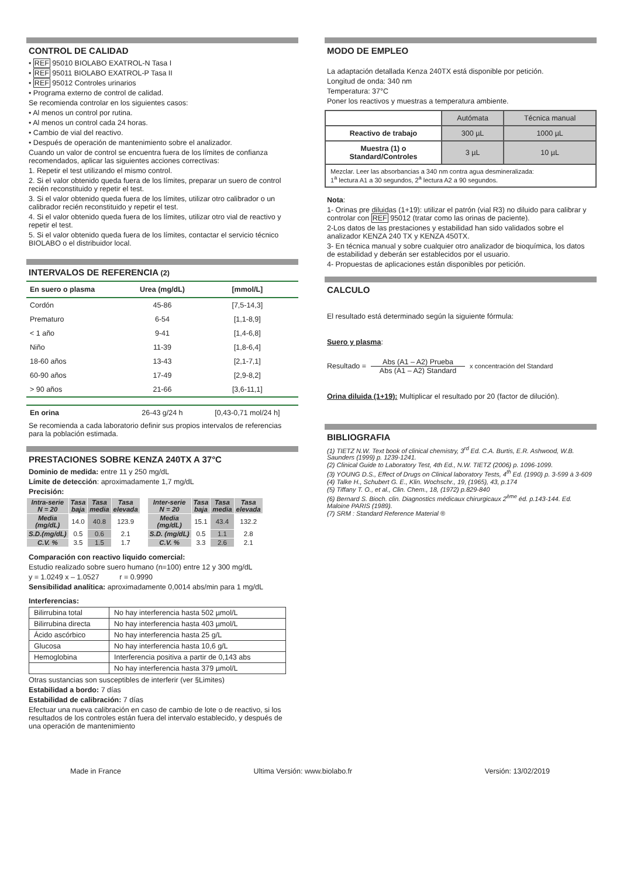CONTROL DE CALIDAD
• REF 95010 BIOLABO EXATROL-N Tasa I
• REF 95011 BIOLABO EXATROL-P Tasa II
• REF 95012 Controles urinarios
• Programa externo de control de calidad.
Se recomienda controlar en los siguientes casos:
• Al menos un control por rutina.
• Al menos un control cada 24 horas.
• Cambio de vial del reactivo.
• Después de operación de mantenimiento sobre el analizador.
Cuando un valor de control se encuentra fuera de los límites de confianza recomendados, aplicar las siguientes acciones correctivas:
1. Repetir el test utilizando el mismo control.
2. Si el valor obtenido queda fuera de los límites, preparar un suero de control recién reconstituido y repetir el test.
3. Si el valor obtenido queda fuera de los límites, utilizar otro calibrador o un calibrador recién reconstituido y repetir el test.
4. Si el valor obtenido queda fuera de los límites, utilizar otro vial de reactivo y repetir el test.
5. Si el valor obtenido queda fuera de los límites, contactar el servicio técnico BIOLABO o el distribuidor local.
INTERVALOS DE REFERENCIA (2)
| En suero o plasma | Urea (mg/dL) | [mmol/L] |
| --- | --- | --- |
| Cordón | 45-86 | [7,5-14,3] |
| Prematuro | 6-54 | [1,1-8,9] |
| < 1 año | 9-41 | [1,4-6,8] |
| Niño | 11-39 | [1,8-6,4] |
| 18-60 años | 13-43 | [2,1-7,1] |
| 60-90 años | 17-49 | [2,9-8,2] |
| > 90 años | 21-66 | [3,6-11,1] |
| En orina | 26-43 g/24 h | [0,43-0,71 mol/24 h] |
Se recomienda a cada laboratorio definir sus propios intervalos de referencias para la población estimada.
PRESTACIONES SOBRE KENZA 240TX A 37°C
Dominio de medida: entre 11 y 250 mg/dL
Límite de detección: aproximadamente 1,7 mg/dL
Precisión:
| Intra-serie N = 20 | Tasa baja | Tasa media | Tasa elevada |
| --- | --- | --- | --- |
| Media (mg/dL) | 14.0 | 40.8 | 123.9 |
| S.D.(mg/dL) | 0.5 | 0.6 | 2.1 |
| C.V. % | 3.5 | 1.5 | 1.7 |
| Inter-serie N = 20 | Tasa baja | Tasa media | Tasa elevada |
| --- | --- | --- | --- |
| Media (mg/dL) | 15.1 | 43.4 | 132.2 |
| S.D. (mg/dL) | 0.5 | 1.1 | 2.8 |
| C.V. % | 3.3 | 2.6 | 2.1 |
Comparación con reactivo liquido comercial:
Estudio realizado sobre suero humano (n=100) entre 12 y 300 mg/dL
y = 1.0249 x – 1.0527 r = 0.9990
Sensibilidad analítica: aproximadamente 0,0014 abs/min para 1 mg/dL
Interferencias:
| Bilirrubina total | No hay interferencia hasta 502 µmol/L |
| Bilirrubina directa | No hay interferencia hasta 403 µmol/L |
| Ácido ascórbico | No hay interferencia hasta 25 g/L |
| Glucosa | No hay interferencia hasta 10,6 g/L |
| Hemoglobina | Interferencia positiva a partir de 0,143 abs |
| | No hay interferencia hasta 379 µmol/L |
Otras sustancias son susceptibles de interferir (ver §Limites)
Estabilidad a bordo: 7 días
Estabilidad de calibración: 7 días
Efectuar una nueva calibración en caso de cambio de lote o de reactivo, si los resultados de los controles están fuera del intervalo establecido, y después de una operación de mantenimiento
MODO DE EMPLEO
La adaptación detallada Kenza 240TX está disponible por petición.
Longitud de onda: 340 nm
Temperatura: 37°C
Poner los reactivos y muestras a temperatura ambiente.
| | Autómata | Técnica manual |
| Reactivo de trabajo | 300 µL | 1000 µL |
| Muestra (1) o Standard/Controles | 3 µL | 10 µL |
| Mezclar. Leer las absorbancias a 340 nm contra agua desmineralizada: 1<sup>a</sup> lectura A1 a 30 segundos, 2<sup>a</sup> lectura A2 a 90 segundos. | | |
Nota:
1- Orinas pre diluidas (1+19): utilizar el patrón (vial R3) no diluido para calibrar y controlar con REF 95012 (tratar como las orinas de paciente).
2-Los datos de las prestaciones y estabilidad han sido validados sobre el analizador KENZA 240 TX y KENZA 450TX.
3- En técnica manual y sobre cualquier otro analizador de bioquímica, los datos de estabilidad y deberán ser establecidos por el usuario.
4- Propuestas de aplicaciones están disponibles por petición.
CALCULO
El resultado está determinado según la siguiente fórmula:
Suero y plasma:
Resultado = Abs (A1 – A2) Prueba Abs (A1 – A2) Standard x concentración del Standard
Orina diluida (1+19): Multiplicar el resultado por 20 (factor de dilución).
BIBLIOGRAFIA
(1) TIETZ N.W. Text book of clinical chemistry, 3<sup>rd</sup> Ed. C.A. Burtis, E.R. Ashwood, W.B. Saunders (1999) p. 1239-1241.
(2) Clinical Guide to Laboratory Test, 4th Ed., N.W. TIETZ (2006) p. 1096-1099.
(3) YOUNG D.S., Effect of Drugs on Clinical laboratory Tests, 4<sup>th</sup> Ed. (1990) p. 3-599 à 3-609
(4) Talke H., Schubert G. E., Klin. Wochschr., 19, (1965), 43, p.174
(5) Tiffany T. O., et al., Clin. Chem., 18, (1972) p.829-840
(6) Bernard S. Bioch. clin. Diagnostics médicaux chirurgicaux 2<sup>ème</sup> éd. p.143-144. Ed. Maloine PARIS (1989).
(7) SRM : Standard Reference Material ®
Made in France Ultima Versión: www.biolabo.fr Versión: 13/02/2019